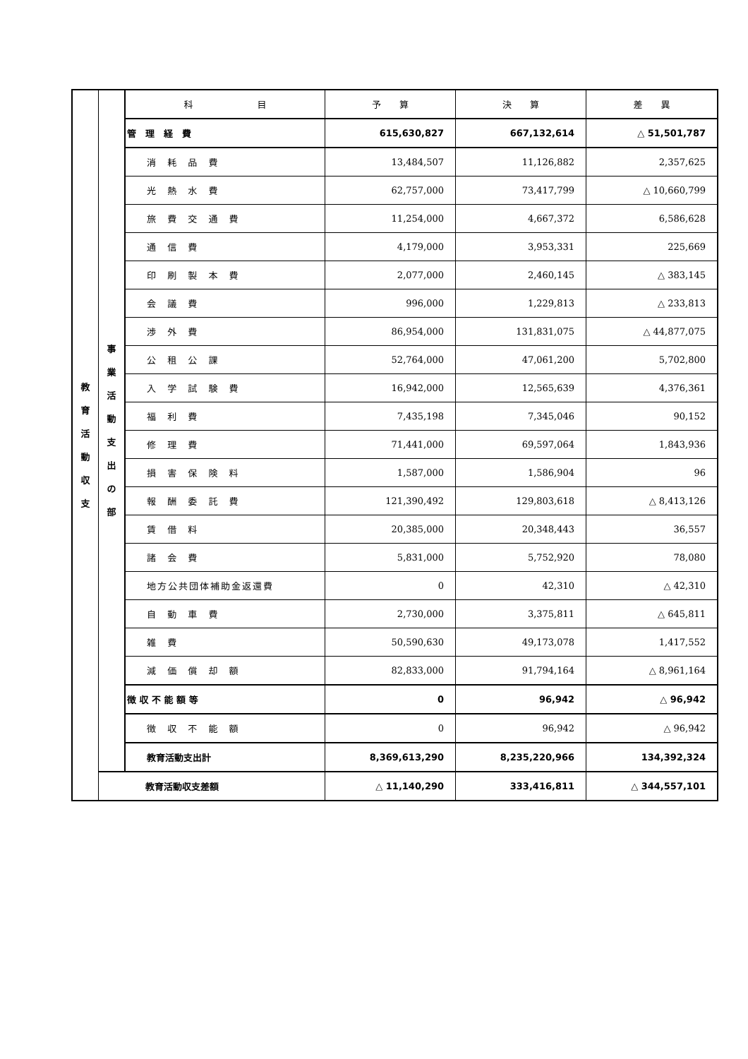| 教 育 活 動 収 支 | 事 業 活 動 支 出 の 部 | 科 目 | 予 算 | 決 算 | 差 異 |
| | | 管 理 経 費 | 615,630,827 | 667,132,614 | △ 51,501,787 |
| | | 消 耗 品 費 | 13,484,507 | 11,126,882 | 2,357,625 |
| | | 光 熱 水 費 | 62,757,000 | 73,417,799 | △ 10,660,799 |
| | | 旅 費 交 通 費 | 11,254,000 | 4,667,372 | 6,586,628 |
| | | 通 信 費 | 4,179,000 | 3,953,331 | 225,669 |
| | | 印 刷 製 本 費 | 2,077,000 | 2,460,145 | △ 383,145 |
| | | 会 議 費 | 996,000 | 1,229,813 | △ 233,813 |
| | | 渉 外 費 | 86,954,000 | 131,831,075 | △ 44,877,075 |
| | | 公 租 公 課 | 52,764,000 | 47,061,200 | 5,702,800 |
| | | 入 学 試 験 費 | 16,942,000 | 12,565,639 | 4,376,361 |
| | | 福 利 費 | 7,435,198 | 7,345,046 | 90,152 |
| | | 修 理 費 | 71,441,000 | 69,597,064 | 1,843,936 |
| | | 損 害 保 険 料 | 1,587,000 | 1,586,904 | 96 |
| | | 報 酬 委 託 費 | 121,390,492 | 129,803,618 | △ 8,413,126 |
| | | 賃 借 料 | 20,385,000 | 20,348,443 | 36,557 |
| | | 諸 会 費 | 5,831,000 | 5,752,920 | 78,080 |
| | | 地方公共団体補助金返還費 | 0 | 42,310 | △ 42,310 |
| | | 自 動 車 費 | 2,730,000 | 3,375,811 | △ 645,811 |
| | | 雑 費 | 50,590,630 | 49,173,078 | 1,417,552 |
| | | 減 価 償 却 額 | 82,833,000 | 91,794,164 | △ 8,961,164 |
| | | 徴 収 不 能 額 等 | 0 | 96,942 | △ 96,942 |
| | | 徴 収 不 能 額 | 0 | 96,942 | △ 96,942 |
| | | 教育活動支出計 | 8,369,613,290 | 8,235,220,966 | 134,392,324 |
| | 教育活動収支差額 | | △ 11,140,290 | 333,416,811 | △ 344,557,101 |